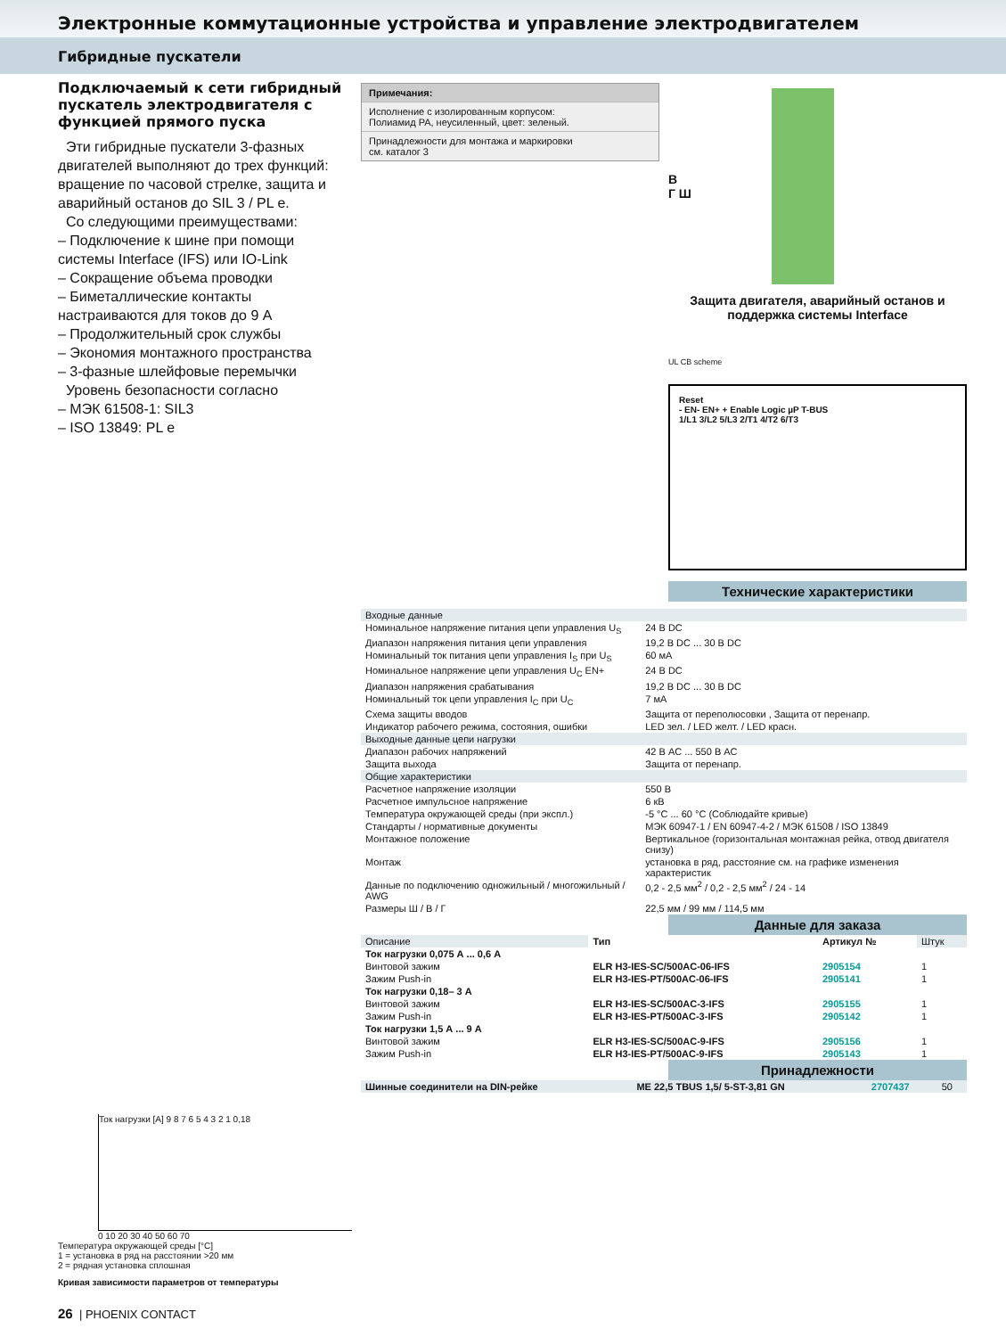Электронные коммутационные устройства и управление электродвигателем
Гибридные пускатели
Подключаемый к сети гибридный пускатель электродвигателя с функцией прямого пуска
Эти гибридные пускатели 3-фазных двигателей выполняют до трех функций: вращение по часовой стрелке, защита и аварийный останов до SIL 3 / PL e.
Со следующими преимуществами:
– Подключение к шине при помощи системы Interface (IFS) или IO-Link
– Сокращение объема проводки
– Биметаллические контакты настраиваются для токов до 9 А
– Продолжительный срок службы
– Экономия монтажного пространства
– 3-фазные шлейфовые перемычки
Уровень безопасности согласно
– МЭК 61508-1: SIL3
– ISO 13849: PL e
Примечания:
Исполнение с изолированным корпусом:
Полиамид PA, неусиленный, цвет: зеленый.
Принадлежности для монтажа и маркировки
см. каталог 3
В
Г Ш
Защита двигателя, аварийный останов и поддержка системы Interface
UL CB scheme
Reset
- EN- EN+ + Enable Logic µP T-BUS
1/L1 3/L2 5/L3 2/T1 4/T2 6/T3
Технические характеристики
| Входные данные | |
| Номинальное напряжение питания цепи управления U<sub>S</sub> | 24 В DC |
| Диапазон напряжения питания цепи управления | 19,2 В DC ... 30 В DC |
| Номинальный ток питания цепи управления I<sub>S</sub> при U<sub>S</sub> | 60 мА |
| Номинальное напряжение цепи управления U<sub>C</sub> EN+ | 24 В DC |
| Диапазон напряжения срабатывания | 19,2 В DC ... 30 В DC |
| Номинальный ток цепи управления I<sub>C</sub> при U<sub>C</sub> | 7 мА |
| Схема защиты вводов | Защита от переполюсовки , Защита от перенапр. |
| Индикатор рабочего режима, состояния, ошибки | LED зел. / LED желт. / LED красн. |
| Выходные данные цепи нагрузки | |
| Диапазон рабочих напряжений | 42 В AC ... 550 В AC |
| Защита выхода | Защита от перенапр. |
| Общие характеристики | |
| Расчетное напряжение изоляции | 550 В |
| Расчетное импульсное напряжение | 6 кВ |
| Температура окружающей среды (при экспл.) | -5 °C ... 60 °C (Соблюдайте кривые) |
| Стандарты / нормативные документы | МЭК 60947-1 / EN 60947-4-2 / МЭК 61508 / ISO 13849 |
| Монтажное положение | Вертикальное (горизонтальная монтажная рейка, отвод двигателя снизу) |
| Монтаж | установка в ряд, расстояние см. на графике изменения характеристик |
| Данные по подключению одножильный / многожильный / AWG | 0,2 - 2,5 мм<sup>2</sup> / 0,2 - 2,5 мм<sup>2</sup> / 24 - 14 |
| Размеры Ш / В / Г | 22,5 мм / 99 мм / 114,5 мм |
Данные для заказа
| Описание | Тип | Артикул № | Штук |
| Ток нагрузки 0,075 А ... 0,6 А | | | |
| Винтовой зажим | ELR H3-IES-SC/500AC-06-IFS | 2905154 | 1 |
| Зажим Push-in | ELR H3-IES-PT/500AC-06-IFS | 2905141 | 1 |
| Ток нагрузки 0,18– 3 А | | | |
| Винтовой зажим | ELR H3-IES-SC/500AC-3-IFS | 2905155 | 1 |
| Зажим Push-in | ELR H3-IES-PT/500AC-3-IFS | 2905142 | 1 |
| Ток нагрузки 1,5 А ... 9 А | | | |
| Винтовой зажим | ELR H3-IES-SC/500AC-9-IFS | 2905156 | 1 |
| Зажим Push-in | ELR H3-IES-PT/500AC-9-IFS | 2905143 | 1 |
Принадлежности
| Шинные соединители на DIN-рейке | ME 22,5 TBUS 1,5/ 5-ST-3,81 GN | 2707437 | 50 |
Ток нагрузки [A] 9 8 7 6 5 4 3 2 1 0,18
0 10 20 30 40 50 60 70
Температура окружающей среды [°C]
1 = установка в ряд на расстоянии >20 мм
2 = рядная установка сплошная
Кривая зависимости параметров от температуры
26 | PHOENIX CONTACT